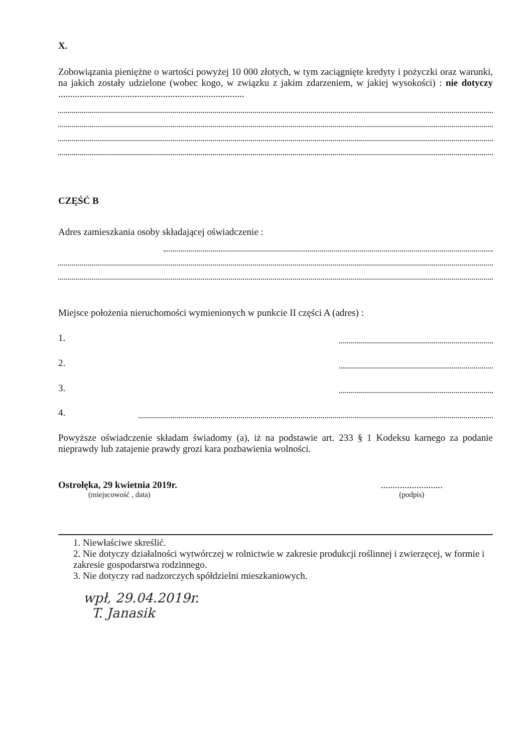X.
Zobowiązania pieniężne o wartości powyżej 10 000 złotych, w tym zaciągnięte kredyty i pożyczki oraz warunki, na jakich zostały udzielone (wobec kogo, w związku z jakim zdarzeniem, w jakiej wysokości) : nie dotyczy ..............................................................................
CZĘŚĆ B
Adres zamieszkania osoby składającej oświadczenie :
Miejsce położenia nieruchomości wymienionych w punkcie II części A (adres) :
1.
2.
3.
4.
Powyższe oświadczenie składam świadomy (a), iż na podstawie art. 233 § 1 Kodeksu karnego za podanie nieprawdy lub zatajenie prawdy grozi kara pozbawienia wolności.
Ostrołęka, 29 kwietnia 2019r.
(miejscowość , data)
..........................
(podpis)
1. Niewłaściwe skreślić.
2. Nie dotyczy działalności wytwórczej w rolnictwie w zakresie produkcji roślinnej i zwierzęcej, w formie i zakresie gospodarstwa rodzinnego.
3. Nie dotyczy rad nadzorczych spółdzielni mieszkaniowych.
wpł, 29.04.2019r.
T. Janasik